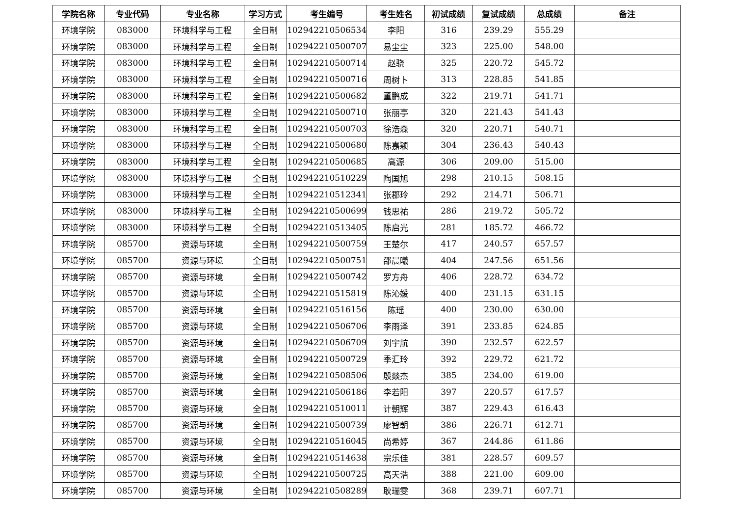| 学院名称 | 专业代码 | 专业名称 | 学习方式 | 考生编号 | 考生姓名 | 初试成绩 | 复试成绩 | 总成绩 | 备注 |
| --- | --- | --- | --- | --- | --- | --- | --- | --- | --- |
| 环境学院 | 083000 | 环境科学与工程 | 全日制 | 102942210506534 | 李阳 | 316 | 239.29 | 555.29 | |
| 环境学院 | 083000 | 环境科学与工程 | 全日制 | 102942210500707 | 易尘尘 | 323 | 225.00 | 548.00 | |
| 环境学院 | 083000 | 环境科学与工程 | 全日制 | 102942210500714 | 赵骁 | 325 | 220.72 | 545.72 | |
| 环境学院 | 083000 | 环境科学与工程 | 全日制 | 102942210500716 | 周树卜 | 313 | 228.85 | 541.85 | |
| 环境学院 | 083000 | 环境科学与工程 | 全日制 | 102942210500682 | 董鹏成 | 322 | 219.71 | 541.71 | |
| 环境学院 | 083000 | 环境科学与工程 | 全日制 | 102942210500710 | 张丽亭 | 320 | 221.43 | 541.43 | |
| 环境学院 | 083000 | 环境科学与工程 | 全日制 | 102942210500703 | 徐浩森 | 320 | 220.71 | 540.71 | |
| 环境学院 | 083000 | 环境科学与工程 | 全日制 | 102942210500680 | 陈嘉颖 | 304 | 236.43 | 540.43 | |
| 环境学院 | 083000 | 环境科学与工程 | 全日制 | 102942210500685 | 高源 | 306 | 209.00 | 515.00 | |
| 环境学院 | 083000 | 环境科学与工程 | 全日制 | 102942210510229 | 陶国旭 | 298 | 210.15 | 508.15 | |
| 环境学院 | 083000 | 环境科学与工程 | 全日制 | 102942210512341 | 张郡玲 | 292 | 214.71 | 506.71 | |
| 环境学院 | 083000 | 环境科学与工程 | 全日制 | 102942210500699 | 钱思祐 | 286 | 219.72 | 505.72 | |
| 环境学院 | 083000 | 环境科学与工程 | 全日制 | 102942210513405 | 陈启光 | 281 | 185.72 | 466.72 | |
| 环境学院 | 085700 | 资源与环境 | 全日制 | 102942210500759 | 王楚尔 | 417 | 240.57 | 657.57 | |
| 环境学院 | 085700 | 资源与环境 | 全日制 | 102942210500751 | 邵晨曦 | 404 | 247.56 | 651.56 | |
| 环境学院 | 085700 | 资源与环境 | 全日制 | 102942210500742 | 罗方舟 | 406 | 228.72 | 634.72 | |
| 环境学院 | 085700 | 资源与环境 | 全日制 | 102942210515819 | 陈沁媛 | 400 | 231.15 | 631.15 | |
| 环境学院 | 085700 | 资源与环境 | 全日制 | 102942210516156 | 陈瑶 | 400 | 230.00 | 630.00 | |
| 环境学院 | 085700 | 资源与环境 | 全日制 | 102942210506706 | 李雨泽 | 391 | 233.85 | 624.85 | |
| 环境学院 | 085700 | 资源与环境 | 全日制 | 102942210506709 | 刘宇航 | 390 | 232.57 | 622.57 | |
| 环境学院 | 085700 | 资源与环境 | 全日制 | 102942210500729 | 季汇玲 | 392 | 229.72 | 621.72 | |
| 环境学院 | 085700 | 资源与环境 | 全日制 | 102942210508506 | 殷燚杰 | 385 | 234.00 | 619.00 | |
| 环境学院 | 085700 | 资源与环境 | 全日制 | 102942210506186 | 李若阳 | 397 | 220.57 | 617.57 | |
| 环境学院 | 085700 | 资源与环境 | 全日制 | 102942210510011 | 计朝辉 | 387 | 229.43 | 616.43 | |
| 环境学院 | 085700 | 资源与环境 | 全日制 | 102942210500739 | 廖智朝 | 386 | 226.71 | 612.71 | |
| 环境学院 | 085700 | 资源与环境 | 全日制 | 102942210516045 | 尚希婷 | 367 | 244.86 | 611.86 | |
| 环境学院 | 085700 | 资源与环境 | 全日制 | 102942210514638 | 宗乐佳 | 381 | 228.57 | 609.57 | |
| 环境学院 | 085700 | 资源与环境 | 全日制 | 102942210500725 | 高天浩 | 388 | 221.00 | 609.00 | |
| 环境学院 | 085700 | 资源与环境 | 全日制 | 102942210508289 | 耿瑞雯 | 368 | 239.71 | 607.71 | |